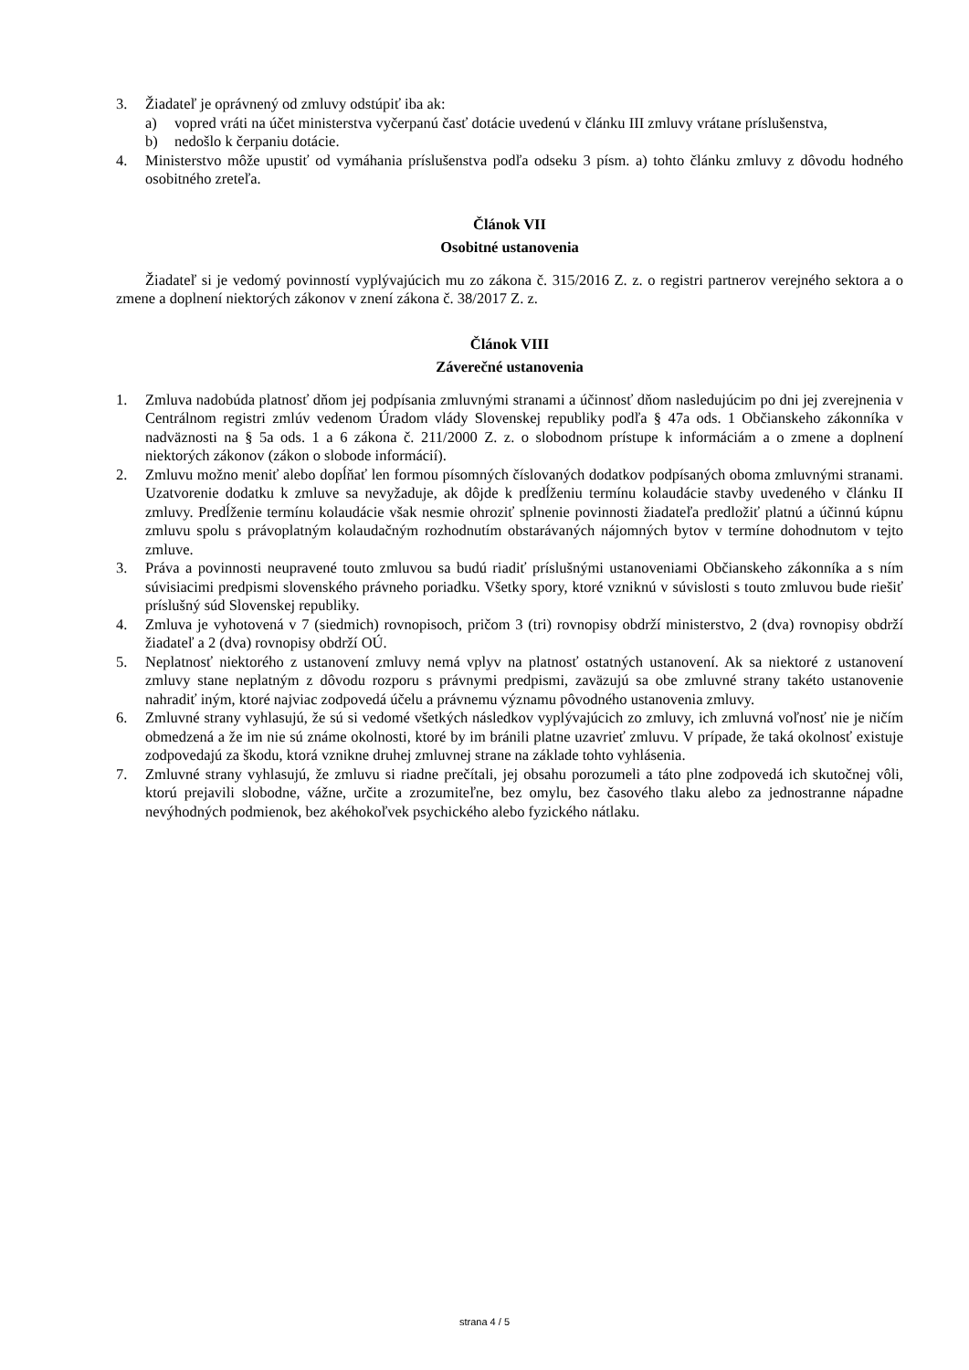3. Žiadateľ je oprávnený od zmluvy odstúpiť iba ak:
a) vopred vráti na účet ministerstva vyčerpanú časť dotácie uvedenú v článku III zmluvy vrátane príslušenstva,
b) nedošlo k čerpaniu dotácie.
4. Ministerstvo môže upustiť od vymáhania príslušenstva podľa odseku 3 písm. a) tohto článku zmluvy z dôvodu hodného osobitného zreteľa.
Článok VII
Osobitné ustanovenia
Žiadateľ si je vedomý povinností vyplývajúcich mu zo zákona č. 315/2016 Z. z. o registri partnerov verejného sektora a o zmene a doplnení niektorých zákonov v znení zákona č. 38/2017 Z. z.
Článok VIII
Záverečné ustanovenia
1. Zmluva nadobúda platnosť dňom jej podpísania zmluvnými stranami a účinnosť dňom nasledujúcim po dni jej zverejnenia v Centrálnom registri zmlúv vedenom Úradom vlády Slovenskej republiky podľa § 47a ods. 1 Občianskeho zákonníka v nadväznosti na § 5a ods. 1 a 6 zákona č. 211/2000 Z. z. o slobodnom prístupe k informáciám a o zmene a doplnení niektorých zákonov (zákon o slobode informácií).
2. Zmluvu možno meniť alebo dopĺňať len formou písomných číslovaných dodatkov podpísaných oboma zmluvnými stranami. Uzatvorenie dodatku k zmluve sa nevyžaduje, ak dôjde k predĺženiu termínu kolaudácie stavby uvedeného v článku II zmluvy. Predĺženie termínu kolaudácie však nesmie ohroziť splnenie povinnosti žiadateľa predložiť platnú a účinnú kúpnu zmluvu spolu s právoplatným kolaudačným rozhodnutím obstarávaných nájomných bytov v termíne dohodnutom v tejto zmluve.
3. Práva a povinnosti neupravené touto zmluvou sa budú riadiť príslušnými ustanoveniami Občianskeho zákonníka a s ním súvisiacimi predpismi slovenského právneho poriadku. Všetky spory, ktoré vzniknú v súvislosti s touto zmluvou bude riešiť príslušný súd Slovenskej republiky.
4. Zmluva je vyhotovená v 7 (siedmich) rovnopisoch, pričom 3 (tri) rovnopisy obdrží ministerstvo, 2 (dva) rovnopisy obdrží žiadateľ a 2 (dva) rovnopisy obdrží OÚ.
5. Neplatnosť niektorého z ustanovení zmluvy nemá vplyv na platnosť ostatných ustanovení. Ak sa niektoré z ustanovení zmluvy stane neplatným z dôvodu rozporu s právnymi predpismi, zaväzujú sa obe zmluvné strany takéto ustanovenie nahradiť iným, ktoré najviac zodpovedá účelu a právnemu významu pôvodného ustanovenia zmluvy.
6. Zmluvné strany vyhlasujú, že sú si vedomé všetkých následkov vyplývajúcich zo zmluvy, ich zmluvná voľnosť nie je ničím obmedzená a že im nie sú známe okolnosti, ktoré by im bránili platne uzavrieť zmluvu. V prípade, že taká okolnosť existuje zodpovedajú za škodu, ktorá vznikne druhej zmluvnej strane na základe tohto vyhlásenia.
7. Zmluvné strany vyhlasujú, že zmluvu si riadne prečítali, jej obsahu porozumeli a táto plne zodpovedá ich skutočnej vôli, ktorú prejavili slobodne, vážne, určite a zrozumiteľne, bez omylu, bez časového tlaku alebo za jednostranne nápadne nevýhodných podmienok, bez akéhokoľvek psychického alebo fyzického nátlaku.
strana 4 / 5